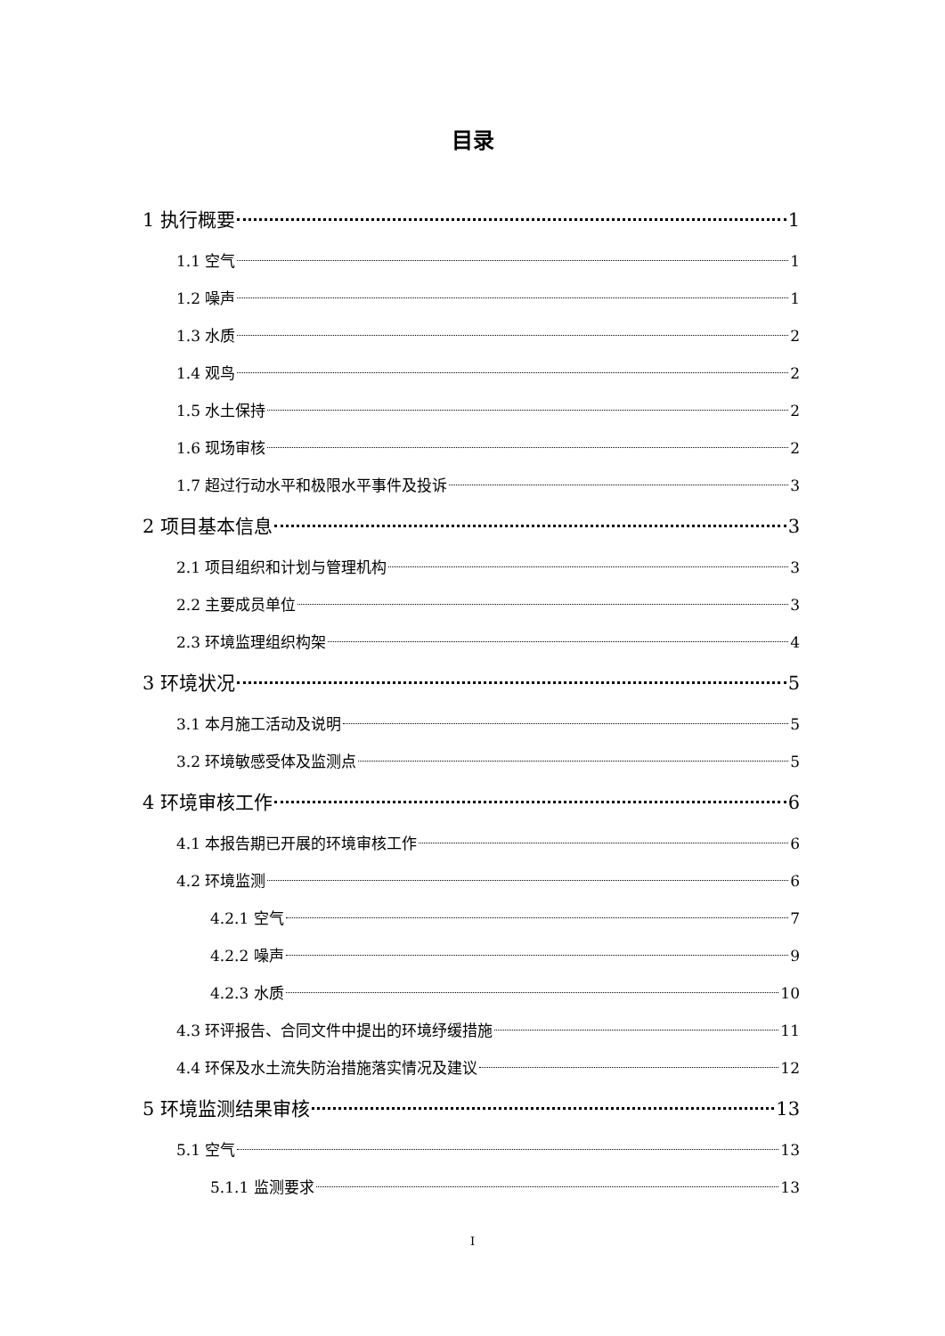目录
1 执行概要 1
1.1 空气 1
1.2 噪声 1
1.3 水质 2
1.4 观鸟 2
1.5 水土保持 2
1.6 现场审核 2
1.7 超过行动水平和极限水平事件及投诉 3
2 项目基本信息 3
2.1 项目组织和计划与管理机构 3
2.2 主要成员单位 3
2.3 环境监理组织构架 4
3 环境状况 5
3.1 本月施工活动及说明 5
3.2 环境敏感受体及监测点 5
4 环境审核工作 6
4.1 本报告期已开展的环境审核工作 6
4.2 环境监测 6
4.2.1 空气 7
4.2.2 噪声 9
4.2.3 水质 10
4.3 环评报告、合同文件中提出的环境纾缓措施 11
4.4 环保及水土流失防治措施落实情况及建议 12
5 环境监测结果审核 13
5.1 空气 13
5.1.1 监测要求 13
I